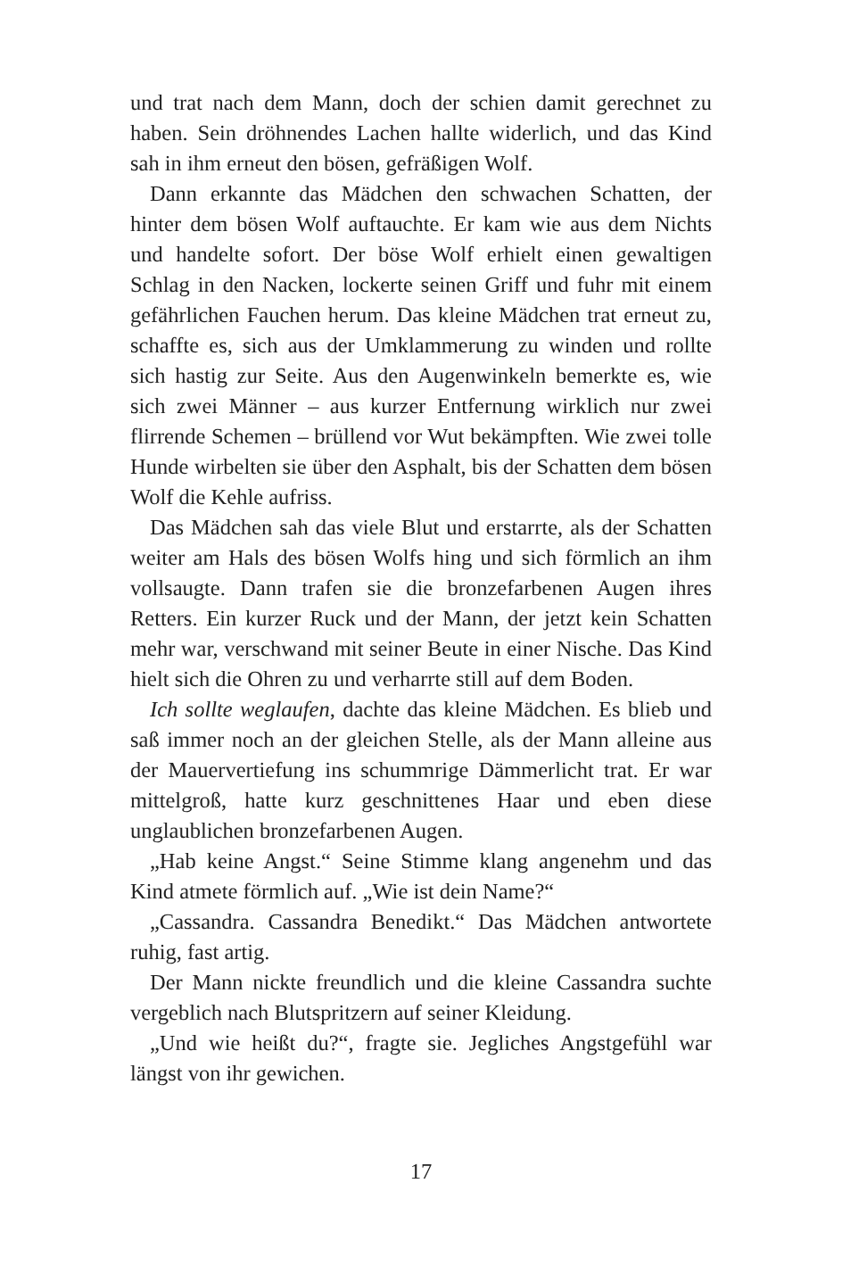und trat nach dem Mann, doch der schien damit gerechnet zu haben. Sein dröhnendes Lachen hallte widerlich, und das Kind sah in ihm erneut den bösen, gefräßigen Wolf.
Dann erkannte das Mädchen den schwachen Schatten, der hinter dem bösen Wolf auftauchte. Er kam wie aus dem Nichts und handelte sofort. Der böse Wolf erhielt einen gewaltigen Schlag in den Nacken, lockerte seinen Griff und fuhr mit einem gefährlichen Fauchen herum. Das kleine Mädchen trat erneut zu, schaffte es, sich aus der Umklammerung zu winden und rollte sich hastig zur Seite. Aus den Augenwinkeln bemerkte es, wie sich zwei Männer – aus kurzer Entfernung wirklich nur zwei flirrende Schemen – brüllend vor Wut bekämpften. Wie zwei tolle Hunde wirbelten sie über den Asphalt, bis der Schatten dem bösen Wolf die Kehle aufriss.
Das Mädchen sah das viele Blut und erstarrte, als der Schatten weiter am Hals des bösen Wolfs hing und sich förmlich an ihm vollsaugte. Dann trafen sie die bronzefarbenen Augen ihres Retters. Ein kurzer Ruck und der Mann, der jetzt kein Schatten mehr war, verschwand mit seiner Beute in einer Nische. Das Kind hielt sich die Ohren zu und verharrte still auf dem Boden.
Ich sollte weglaufen, dachte das kleine Mädchen. Es blieb und saß immer noch an der gleichen Stelle, als der Mann alleine aus der Mauervertiefung ins schummrige Dämmerlicht trat. Er war mittelgroß, hatte kurz geschnittenes Haar und eben diese unglaublichen bronzefarbenen Augen.
„Hab keine Angst.“ Seine Stimme klang angenehm und das Kind atmete förmlich auf. „Wie ist dein Name?“
„Cassandra. Cassandra Benedikt.“ Das Mädchen antwortete ruhig, fast artig.
Der Mann nickte freundlich und die kleine Cassandra suchte vergeblich nach Blutspritzern auf seiner Kleidung.
„Und wie heißt du?“, fragte sie. Jegliches Angstgefühl war längst von ihr gewichen.
17